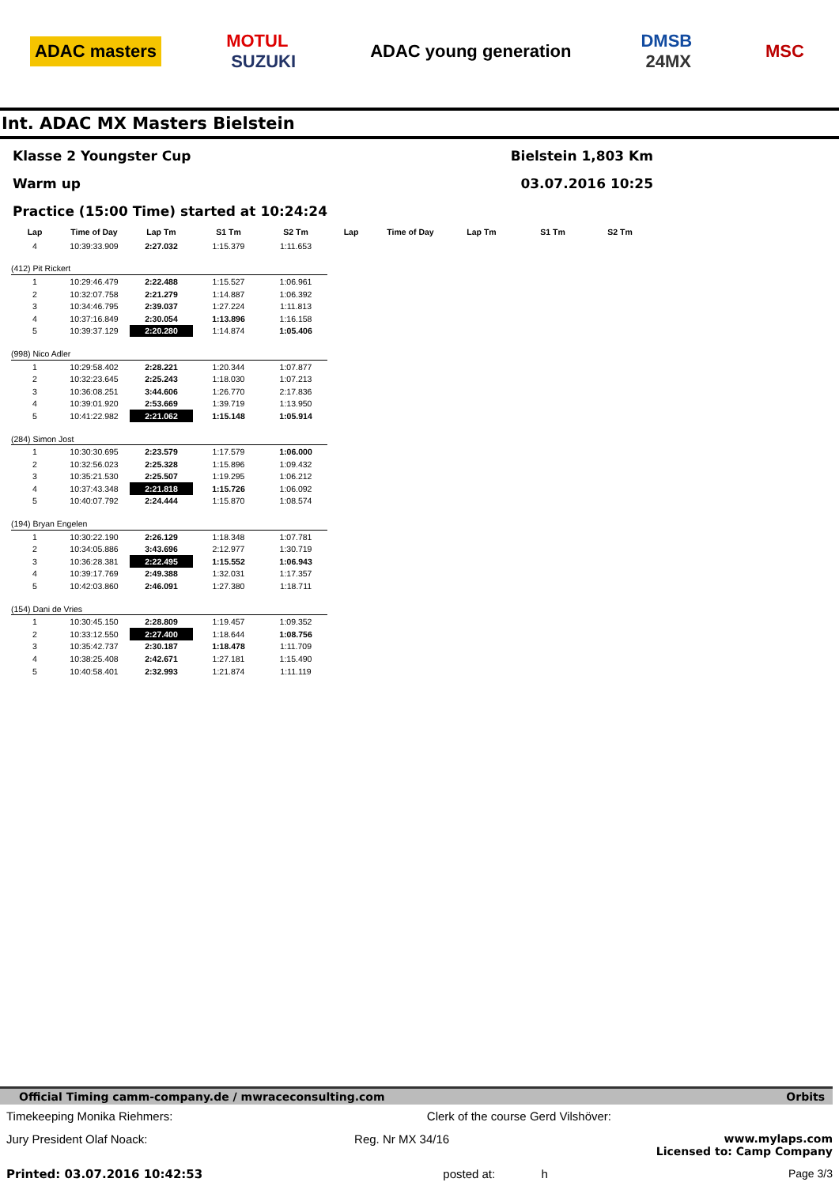ADAC masters MOTUL
SUZUKI ADAC young generation DMSB
24MX MSC
Int. ADAC MX Masters Bielstein
Klasse 2 Youngster Cup Bielstein 1,803 Km
Warm up 03.07.2016 10:25
Practice (15:00 Time) started at 10:24:24
| Lap | Time of Day | Lap Tm | S1 Tm | S2 Tm | Lap | Time of Day | Lap Tm | S1 Tm | S2 Tm |
| --- | --- | --- | --- | --- | --- | --- | --- | --- | --- |
| 4 | 10:39:33.909 | 2:27.032 | 1:15.379 | 1:11.653 | | | | | |
| (412) Pit Rickert | | | | | | | | | |
| 1 | 10:29:46.479 | 2:22.488 | 1:15.527 | 1:06.961 | | | | | |
| 2 | 10:32:07.758 | 2:21.279 | 1:14.887 | 1:06.392 | | | | | |
| 3 | 10:34:46.795 | 2:39.037 | 1:27.224 | 1:11.813 | | | | | |
| 4 | 10:37:16.849 | 2:30.054 | 1:13.896 | 1:16.158 | | | | | |
| 5 | 10:39:37.129 | 2:20.280 | 1:14.874 | 1:05.406 | | | | | |
| (998) Nico Adler | | | | | | | | | |
| 1 | 10:29:58.402 | 2:28.221 | 1:20.344 | 1:07.877 | | | | | |
| 2 | 10:32:23.645 | 2:25.243 | 1:18.030 | 1:07.213 | | | | | |
| 3 | 10:36:08.251 | 3:44.606 | 1:26.770 | 2:17.836 | | | | | |
| 4 | 10:39:01.920 | 2:53.669 | 1:39.719 | 1:13.950 | | | | | |
| 5 | 10:41:22.982 | 2:21.062 | 1:15.148 | 1:05.914 | | | | | |
| (284) Simon Jost | | | | | | | | | |
| 1 | 10:30:30.695 | 2:23.579 | 1:17.579 | 1:06.000 | | | | | |
| 2 | 10:32:56.023 | 2:25.328 | 1:15.896 | 1:09.432 | | | | | |
| 3 | 10:35:21.530 | 2:25.507 | 1:19.295 | 1:06.212 | | | | | |
| 4 | 10:37:43.348 | 2:21.818 | 1:15.726 | 1:06.092 | | | | | |
| 5 | 10:40:07.792 | 2:24.444 | 1:15.870 | 1:08.574 | | | | | |
| (194) Bryan Engelen | | | | | | | | | |
| 1 | 10:30:22.190 | 2:26.129 | 1:18.348 | 1:07.781 | | | | | |
| 2 | 10:34:05.886 | 3:43.696 | 2:12.977 | 1:30.719 | | | | | |
| 3 | 10:36:28.381 | 2:22.495 | 1:15.552 | 1:06.943 | | | | | |
| 4 | 10:39:17.769 | 2:49.388 | 1:32.031 | 1:17.357 | | | | | |
| 5 | 10:42:03.860 | 2:46.091 | 1:27.380 | 1:18.711 | | | | | |
| (154) Dani de Vries | | | | | | | | | |
| 1 | 10:30:45.150 | 2:28.809 | 1:19.457 | 1:09.352 | | | | | |
| 2 | 10:33:12.550 | 2:27.400 | 1:18.644 | 1:08.756 | | | | | |
| 3 | 10:35:42.737 | 2:30.187 | 1:18.478 | 1:11.709 | | | | | |
| 4 | 10:38:25.408 | 2:42.671 | 1:27.181 | 1:15.490 | | | | | |
| 5 | 10:40:58.401 | 2:32.993 | 1:21.874 | 1:11.119 | | | | | |
Official Timing camm-company.de / mwraceconsulting.com Orbits
Timekeeping Monika Riehmers: Clerk of the course Gerd Vilshöver:
Jury President Olaf Noack: Reg. Nr MX 34/16 www.mylaps.com
Licensed to: Camp Company
Printed: 03.07.2016 10:42:53 posted at: h Page 3/3